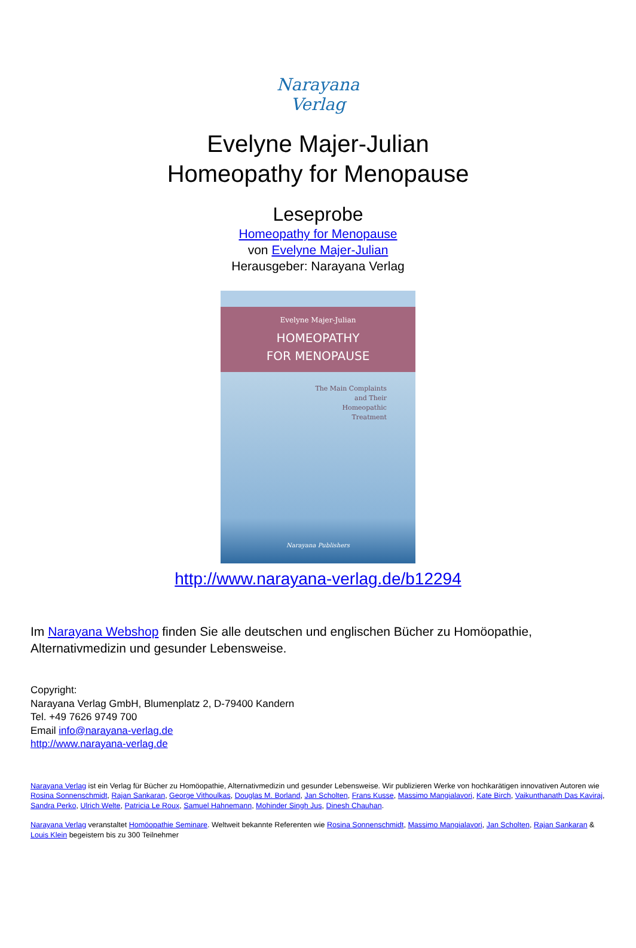Narayana Verlag
Evelyne Majer-Julian
Homeopathy for Menopause
Leseprobe
Homeopathy for Menopause
von Evelyne Majer-Julian
Herausgeber: Narayana Verlag
Evelyne Majer-Julian
HOMEOPATHY
FOR MENOPAUSE
The Main Complaints
and Their
Homeopathic
Treatment
Narayana Publishers
http://www.narayana-verlag.de/b12294
Im Narayana Webshop finden Sie alle deutschen und englischen Bücher zu Homöopathie, Alternativmedizin und gesunder Lebensweise.
Copyright:
Narayana Verlag GmbH, Blumenplatz 2, D-79400 Kandern
Tel. +49 7626 9749 700
Email info@narayana-verlag.de
http://www.narayana-verlag.de
Narayana Verlag ist ein Verlag für Bücher zu Homöopathie, Alternativmedizin und gesunder Lebensweise. Wir publizieren Werke von hochkarätigen innovativen Autoren wie Rosina Sonnenschmidt, Rajan Sankaran, George Vithoulkas, Douglas M. Borland, Jan Scholten, Frans Kusse, Massimo Mangialavori, Kate Birch, Vaikunthanath Das Kaviraj, Sandra Perko, Ulrich Welte, Patricia Le Roux, Samuel Hahnemann, Mohinder Singh Jus, Dinesh Chauhan.
Narayana Verlag veranstaltet Homöopathie Seminare. Weltweit bekannte Referenten wie Rosina Sonnenschmidt, Massimo Mangialavori, Jan Scholten, Rajan Sankaran & Louis Klein begeistern bis zu 300 Teilnehmer